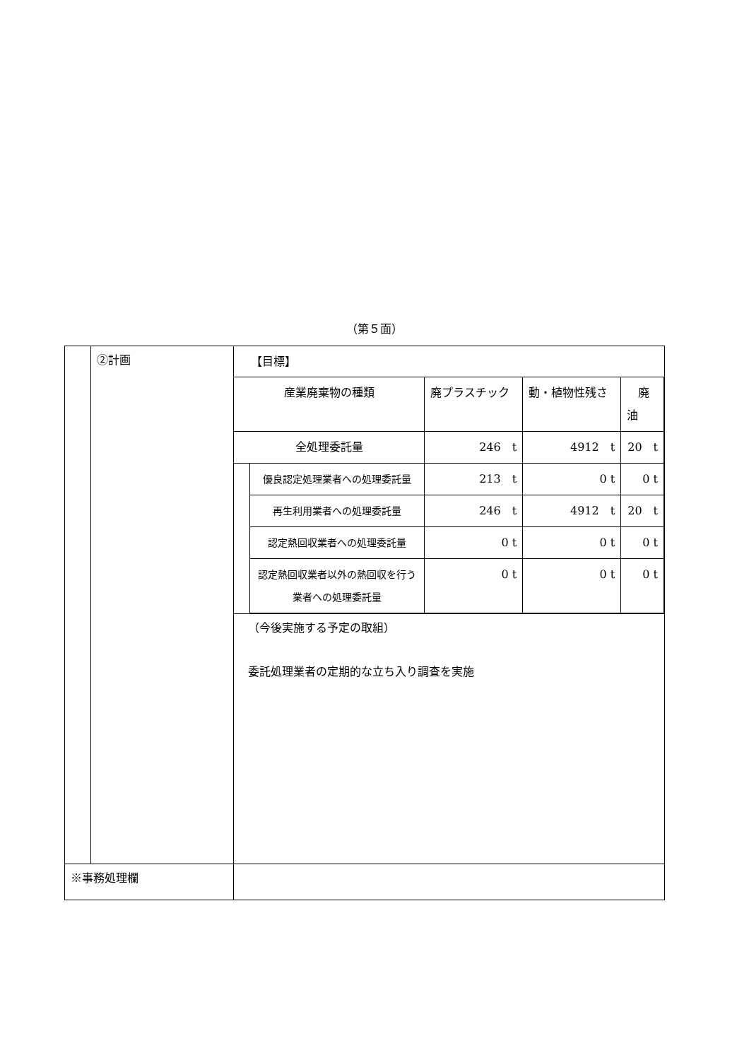（第５面）
| | ②計画 | 【目標】 / 産業廃棄物の種類 / / 廃プラスチック / 動・植物性残さ / 廃油 / / 全処理委託量 / / 246 t / 4912 t / 20 t / / / 優良認定処理業者への処理委託量 / 213 t / 0 t / 0 t / / / 再生利用業者への処理委託量 / 246 t / 4912 t / 20 t / / / 認定熱回収業者への処理委託量 / 0 t / 0 t / 0 t / / / 認定熱回収業者以外の熱回収を行う業者への処理委託量 / 0 t / 0 t / 0 t / （今後実施する予定の取組） 委託処理業者の定期的な立ち入り調査を実施 |
| ※事務処理欄 | | |